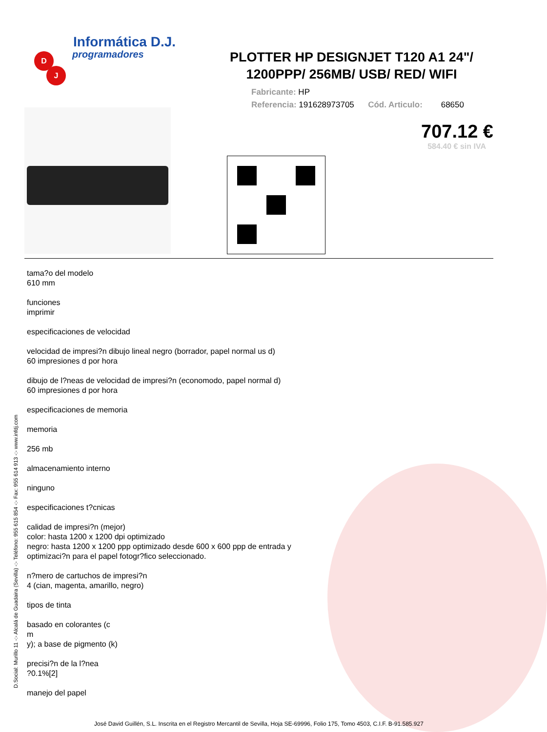Informática D.J.
programadores
D
J
PLOTTER HP DESIGNJET T120 A1 24"/ 1200PPP/ 256MB/ USB/ RED/ WIFI
Fabricante: HP
Referencia: 191628973705 Cód. Articulo: 68650
707.12 €
584.40 € sin IVA
tama?o del modelo
610 mm
funciones
imprimir
especificaciones de velocidad
velocidad de impresi?n dibujo lineal negro (borrador, papel normal us d)
60 impresiones d por hora
dibujo de l?neas de velocidad de impresi?n (economodo, papel normal d)
60 impresiones d por hora
especificaciones de memoria
memoria
256 mb
almacenamiento interno
ninguno
especificaciones t?cnicas
calidad de impresi?n (mejor)
color: hasta 1200 x 1200 dpi optimizado
negro: hasta 1200 x 1200 ppp optimizado desde 600 x 600 ppp de entrada y
optimizaci?n para el papel fotogr?fico seleccionado.
n?mero de cartuchos de impresi?n
4 (cian, magenta, amarillo, negro)
tipos de tinta
basado en colorantes (c
m
y); a base de pigmento (k)
precisi?n de la l?nea
?0.1%[2]
manejo del papel
D.Social: Murillo 11 -:- Alcalá de Guadaira (Sevilla) -:- Teléfono: 955 615 854 -:- Fax: 955 614 913 -:- www.infdj.com
José David Guillén, S.L. Inscrita en el Registro Mercantil de Sevilla, Hoja SE-69996, Folio 175, Tomo 4503, C.I.F. B-91.585.927